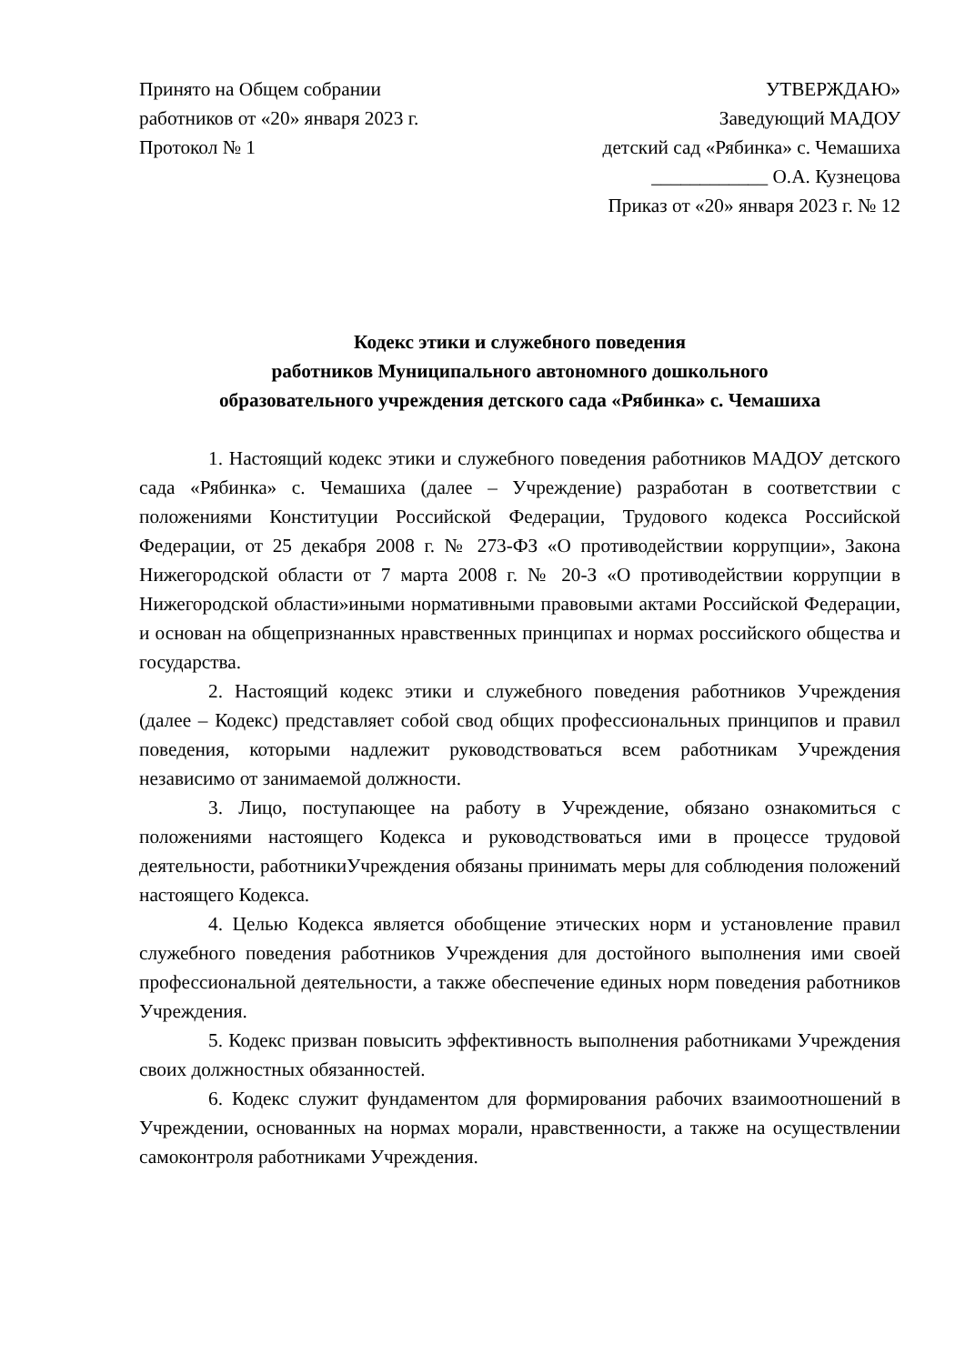Принято на Общем собрании
работников от «20» января 2023 г.
Протокол № 1
УТВЕРЖДАЮ»
Заведующий МАДОУ
детский сад «Рябинка» с. Чемашиха
____________ О.А. Кузнецова
Приказ от «20» января 2023 г. № 12
Кодекс этики и служебного поведения
работников Муниципального автономного дошкольного
образовательного учреждения детского сада «Рябинка» с. Чемашиха
1. Настоящий кодекс этики и служебного поведения работников МАДОУ детского сада «Рябинка» с. Чемашиха (далее – Учреждение) разработан в соответствии с положениями Конституции Российской Федерации, Трудового кодекса Российской Федерации, от 25 декабря 2008 г. № 273-ФЗ «О противодействии коррупции», Закона Нижегородской области от 7 марта 2008 г. № 20-З «О противодействии коррупции в Нижегородской области»иными нормативными правовыми актами Российской Федерации, и основан на общепризнанных нравственных принципах и нормах российского общества и государства.
2. Настоящий кодекс этики и служебного поведения работников Учреждения (далее – Кодекс) представляет собой свод общих профессиональных принципов и правил поведения, которыми надлежит руководствоваться всем работникам Учреждения независимо от занимаемой должности.
3. Лицо, поступающее на работу в Учреждение, обязано ознакомиться с положениями настоящего Кодекса и руководствоваться ими в процессе трудовой деятельности, работникиУчреждения обязаны принимать меры для соблюдения положений настоящего Кодекса.
4. Целью Кодекса является обобщение этических норм и установление правил служебного поведения работников Учреждения для достойного выполнения ими своей профессиональной деятельности, а также обеспечение единых норм поведения работников Учреждения.
5. Кодекс призван повысить эффективность выполнения работниками Учреждения своих должностных обязанностей.
6. Кодекс служит фундаментом для формирования рабочих взаимоотношений в Учреждении, основанных на нормах морали, нравственности, а также на осуществлении самоконтроля работниками Учреждения.